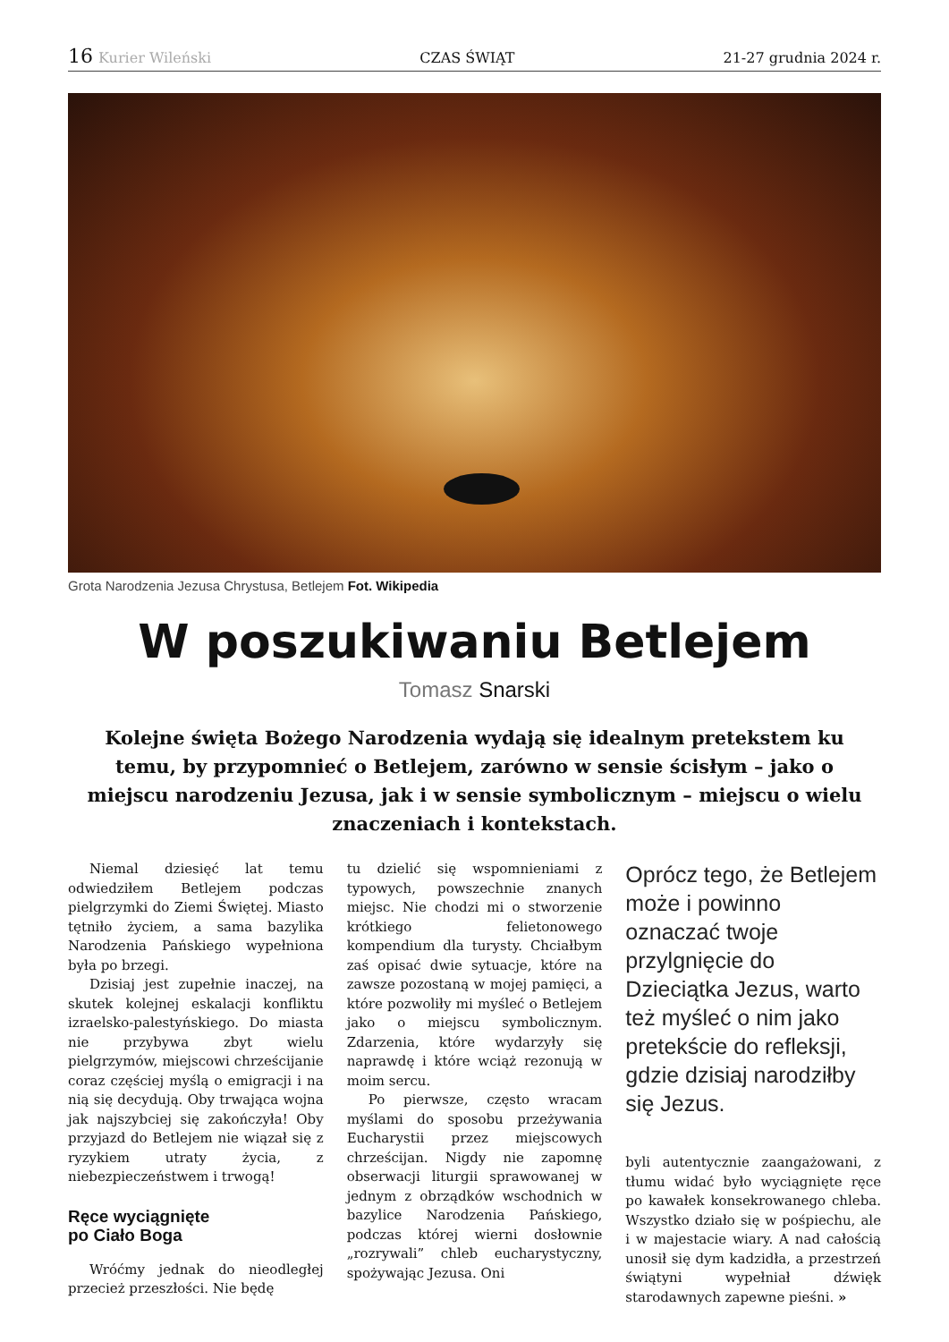16 Kurier Wileński CZAS ŚWIĄT 21-27 grudnia 2024 r.
Grota Narodzenia Jezusa Chrystusa, Betlejem Fot. Wikipedia
W poszukiwaniu Betlejem
Tomasz Snarski
Kolejne święta Bożego Narodzenia wydają się idealnym pretekstem ku temu, by przypomnieć o Betlejem, zarówno w sensie ścisłym – jako o miejscu narodzeniu Jezusa, jak i w sensie symbolicznym – miejscu o wielu znaczeniach i kontekstach.
Niemal dziesięć lat temu odwiedziłem Betlejem podczas pielgrzymki do Ziemi Świętej. Miasto tętniło życiem, a sama bazylika Narodzenia Pańskiego wypełniona była po brzegi.
Dzisiaj jest zupełnie inaczej, na skutek kolejnej eskalacji konfliktu izraelsko-palestyńskiego. Do miasta nie przybywa zbyt wielu pielgrzymów, miejscowi chrześcijanie coraz częściej myślą o emigracji i na nią się decydują. Oby trwająca wojna jak najszybciej się zakończyła! Oby przyjazd do Betlejem nie wiązał się z ryzykiem utraty życia, z niebezpieczeństwem i trwogą!
Ręce wyciągnięte
po Ciało Boga
Wróćmy jednak do nieodległej przecież przeszłości. Nie będę
tu dzielić się wspomnieniami z typowych, powszechnie znanych miejsc. Nie chodzi mi o stworzenie krótkiego felietonowego kompendium dla turysty. Chciałbym zaś opisać dwie sytuacje, które na zawsze pozostaną w mojej pamięci, a które pozwoliły mi myśleć o Betlejem jako o miejscu symbolicznym. Zdarzenia, które wydarzyły się naprawdę i które wciąż rezonują w moim sercu.
Po pierwsze, często wracam myślami do sposobu przeżywania Eucharystii przez miejscowych chrześcijan. Nigdy nie zapomnę obserwacji liturgii sprawowanej w jednym z obrządków wschodnich w bazylice Narodzenia Pańskiego, podczas której wierni dosłownie „rozrywali” chleb eucharystyczny, spożywając Jezusa. Oni
Oprócz tego, że Betlejem może i powinno oznaczać twoje przylgnięcie do Dzieciątka Jezus, warto też myśleć o nim jako pretekście do refleksji, gdzie dzisiaj narodziłby się Jezus.
byli autentycznie zaangażowani, z tłumu widać było wyciągnięte ręce po kawałek konsekrowanego chleba. Wszystko działo się w pośpiechu, ale i w majestacie wiary. A nad całością unosił się dym kadzidła, a przestrzeń świątyni wypełniał dźwięk starodawnych zapewne pieśni. »